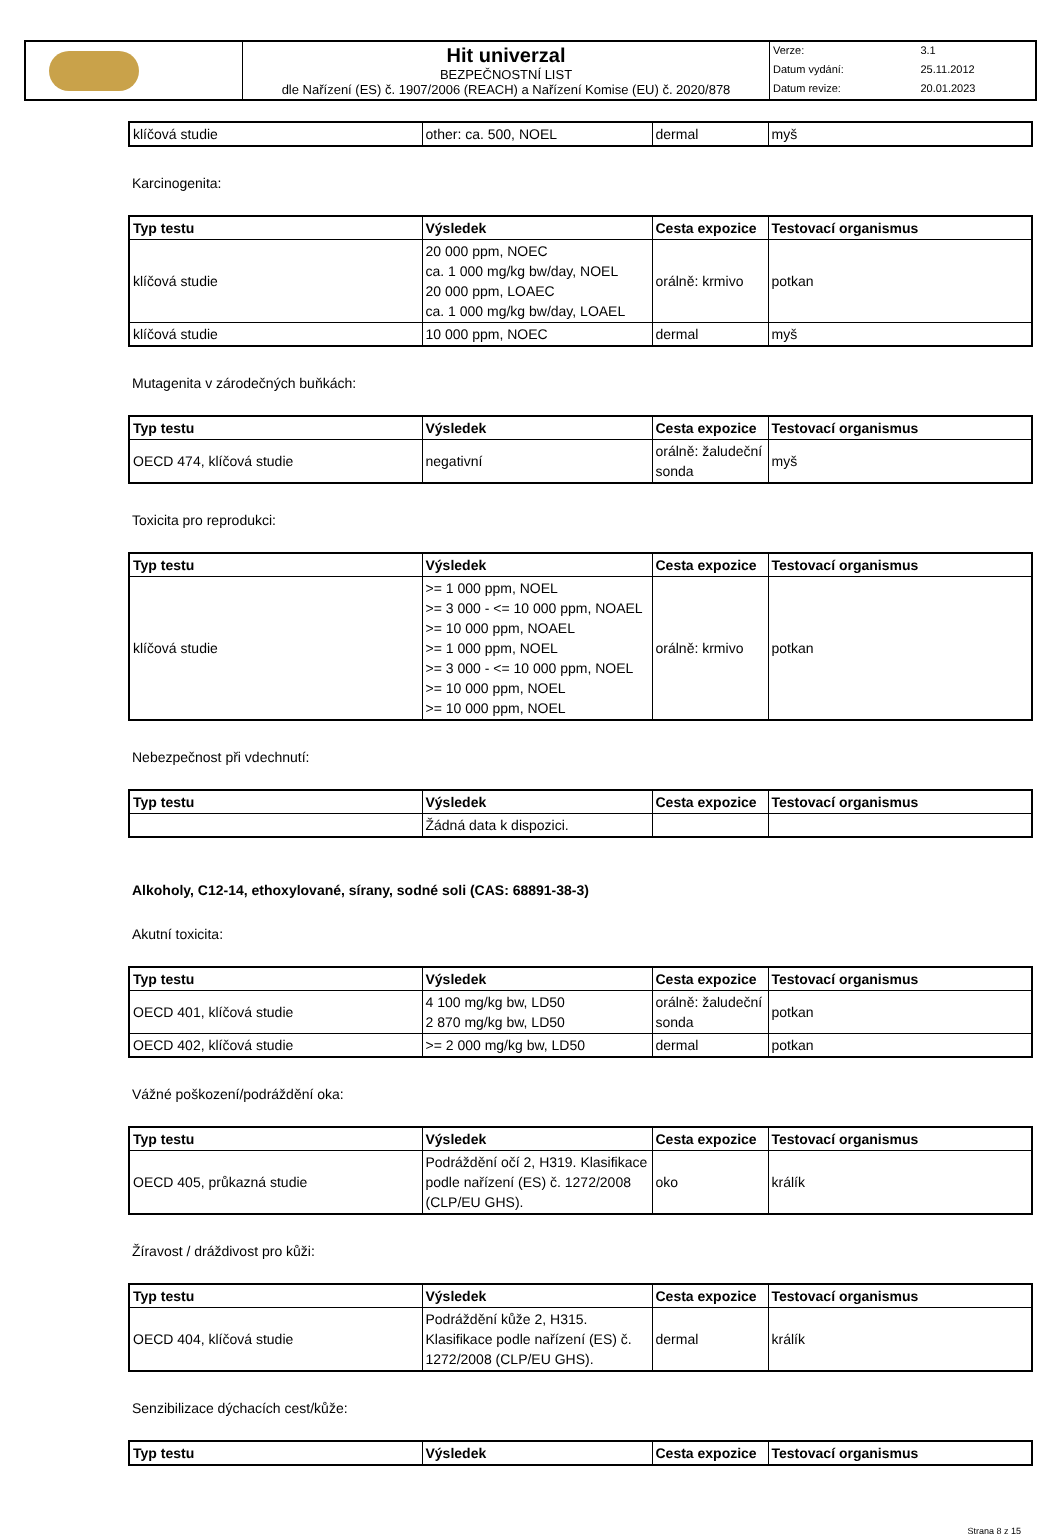| | Hit univerzal BEZPEČNOSTNÍ LIST dle Nařízení (ES) č. 1907/2006 (REACH) a Nařízení Komise (EU) č. 2020/878 | Verze: | 3.1 |
| | | Datum vydání: | 25.11.2012 |
| | | Datum revize: | 20.01.2023 |
| klíčová studie | other: ca. 500, NOEL | dermal | myš |
Karcinogenita:
| Typ testu | Výsledek | Cesta expozice | Testovací organismus |
| --- | --- | --- | --- |
| klíčová studie | 20 000 ppm, NOEC ca. 1 000 mg/kg bw/day, NOEL 20 000 ppm, LOAEC ca. 1 000 mg/kg bw/day, LOAEL | orálně: krmivo | potkan |
| klíčová studie | 10 000 ppm, NOEC | dermal | myš |
Mutagenita v zárodečných buňkách:
| Typ testu | Výsledek | Cesta expozice | Testovací organismus |
| --- | --- | --- | --- |
| OECD 474, klíčová studie | negativní | orálně: žaludeční sonda | myš |
Toxicita pro reprodukci:
| Typ testu | Výsledek | Cesta expozice | Testovací organismus |
| --- | --- | --- | --- |
| klíčová studie | >= 1 000 ppm, NOEL >= 3 000 - <= 10 000 ppm, NOAEL >= 10 000 ppm, NOAEL >= 1 000 ppm, NOEL >= 3 000 - <= 10 000 ppm, NOEL >= 10 000 ppm, NOEL >= 10 000 ppm, NOEL | orálně: krmivo | potkan |
Nebezpečnost při vdechnutí:
| Typ testu | Výsledek | Cesta expozice | Testovací organismus |
| --- | --- | --- | --- |
| | Žádná data k dispozici. | | |
Alkoholy, C12-14, ethoxylované, sírany, sodné soli (CAS: 68891-38-3)
Akutní toxicita:
| Typ testu | Výsledek | Cesta expozice | Testovací organismus |
| --- | --- | --- | --- |
| OECD 401, klíčová studie | 4 100 mg/kg bw, LD50 2 870 mg/kg bw, LD50 | orálně: žaludeční sonda | potkan |
| OECD 402, klíčová studie | >= 2 000 mg/kg bw, LD50 | dermal | potkan |
Vážné poškození/podráždění oka:
| Typ testu | Výsledek | Cesta expozice | Testovací organismus |
| --- | --- | --- | --- |
| OECD 405, průkazná studie | Podráždění očí 2, H319. Klasifikace podle nařízení (ES) č. 1272/2008 (CLP/EU GHS). | oko | králík |
Žíravost / dráždivost pro kůži:
| Typ testu | Výsledek | Cesta expozice | Testovací organismus |
| --- | --- | --- | --- |
| OECD 404, klíčová studie | Podráždění kůže 2, H315. Klasifikace podle nařízení (ES) č. 1272/2008 (CLP/EU GHS). | dermal | králík |
Senzibilizace dýchacích cest/kůže:
| Typ testu | Výsledek | Cesta expozice | Testovací organismus |
| --- | --- | --- | --- |
Strana 8 z 15